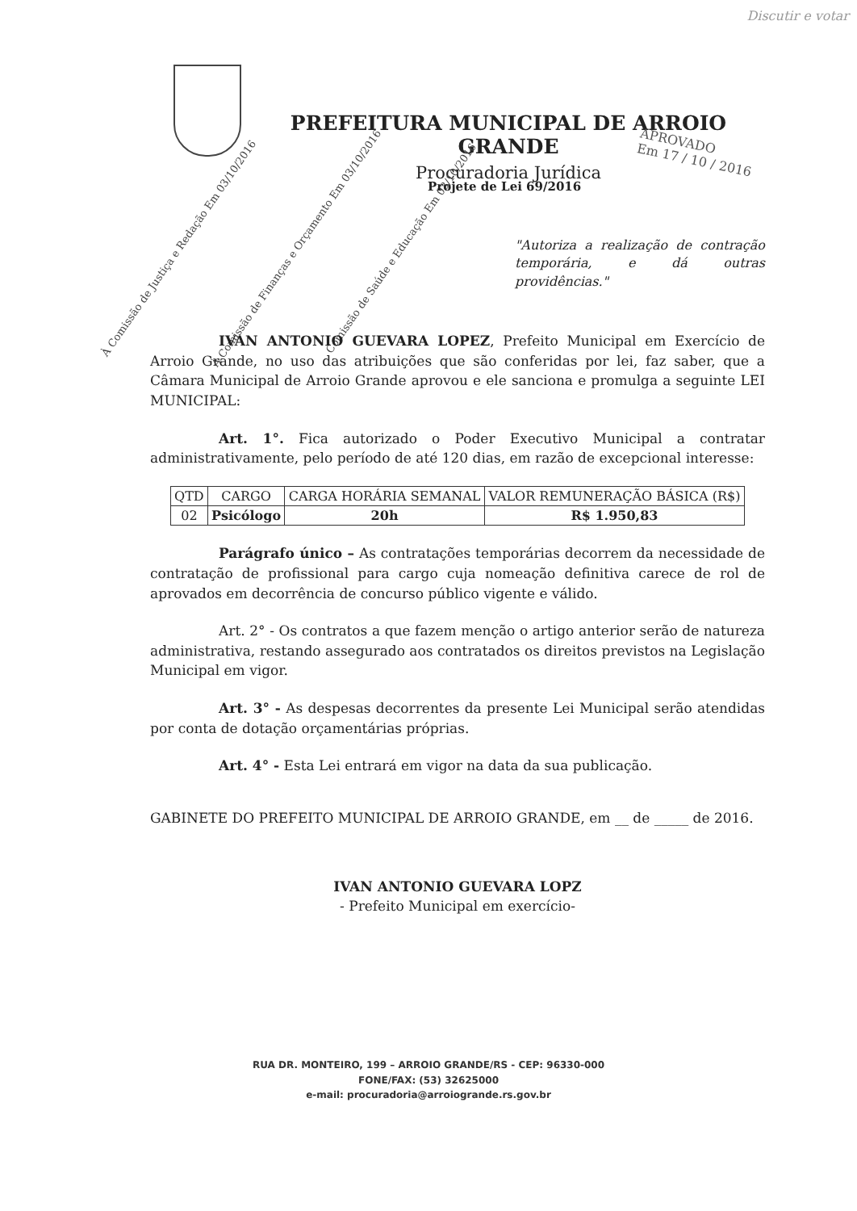Discutir e votar
PREFEITURA MUNICIPAL DE ARROIO GRANDE
Procuradoria Jurídica
APROVADO
Em 17 / 10 / 2016
À Comissão de Justiça e Redação Em 03/10/2016
À Comissão de Finanças e Orçamento Em 03/10/2016
Comissão de Saúde e Educação Em 03/10/2016
Projete de Lei 69/2016
"Autoriza a realização de contração temporária, e dá outras providências."
IVAN ANTONIO GUEVARA LOPEZ, Prefeito Municipal em Exercício de Arroio Grande, no uso das atribuições que são conferidas por lei, faz saber, que a Câmara Municipal de Arroio Grande aprovou e ele sanciona e promulga a seguinte LEI MUNICIPAL:
Art. 1°. Fica autorizado o Poder Executivo Municipal a contratar administrativamente, pelo período de até 120 dias, em razão de excepcional interesse:
| QTD | CARGO | CARGA HORÁRIA SEMANAL | VALOR REMUNERAÇÃO BÁSICA (R$) |
| --- | --- | --- | --- |
| 02 | Psicólogo | 20h | R$ 1.950,83 |
Parágrafo único – As contratações temporárias decorrem da necessidade de contratação de profissional para cargo cuja nomeação definitiva carece de rol de aprovados em decorrência de concurso público vigente e válido.
Art. 2° - Os contratos a que fazem menção o artigo anterior serão de natureza administrativa, restando assegurado aos contratados os direitos previstos na Legislação Municipal em vigor.
Art. 3° - As despesas decorrentes da presente Lei Municipal serão atendidas por conta de dotação orçamentárias próprias.
Art. 4° - Esta Lei entrará em vigor na data da sua publicação.
GABINETE DO PREFEITO MUNICIPAL DE ARROIO GRANDE, em __ de _____ de 2016.
IVAN ANTONIO GUEVARA LOPZ
- Prefeito Municipal em exercício-
RUA DR. MONTEIRO, 199 – ARROIO GRANDE/RS - CEP: 96330-000
FONE/FAX: (53) 32625000
e-mail: procuradoria@arroiogrande.rs.gov.br